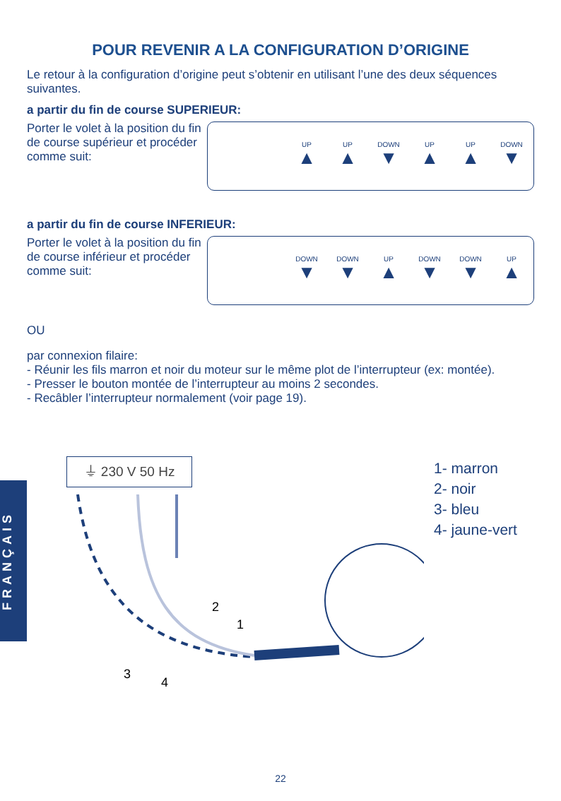POUR REVENIR A LA CONFIGURATION D’ORIGINE
Le retour à la configuration d’origine peut s’obtenir en utilisant l’une des deux séquences suivantes.
a partir du fin de course SUPERIEUR:
Porter le volet à la position du fin de course supérieur et procéder comme suit:
UP
▲
UP
▲
DOWN
▼
UP
▲
UP
▲
DOWN
▼
a partir du fin de course INFERIEUR:
Porter le volet à la position du fin de course inférieur et procéder comme suit:
DOWN
▼
DOWN
▼
UP
▲
DOWN
▼
DOWN
▼
UP
▲
OU
par connexion filaire:
- Réunir les fils marron et noir du moteur sur le même plot de l’interrupteur (ex: montée).
- Presser le bouton montée de l’interrupteur au moins 2 secondes.
- Recâbler l’interrupteur normalement (voir page 19).
⏚ 230 V 50 Hz
2
1
3
4
1- marron
2- noir
3- bleu
4- jaune-vert
FRANÇAIS
22